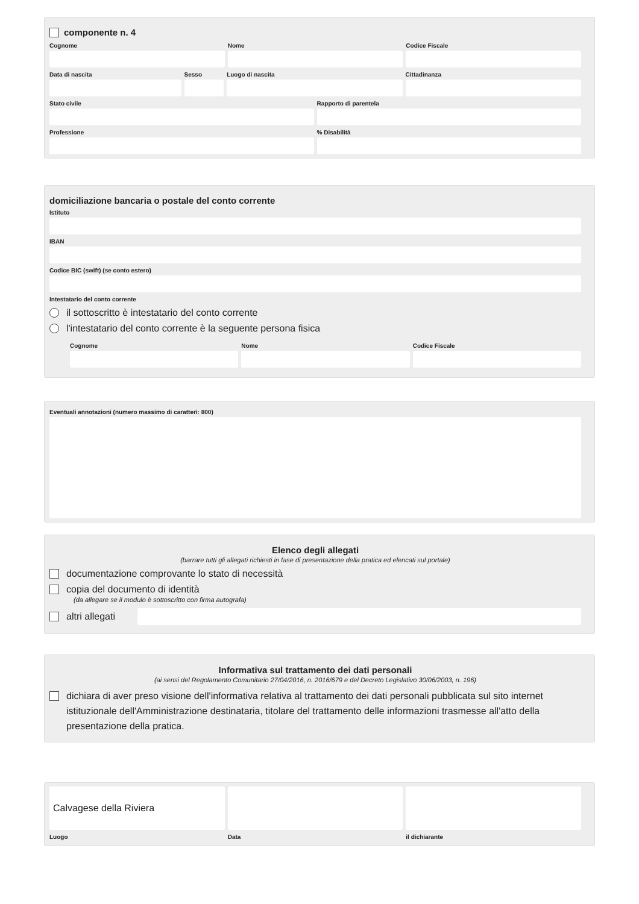componente n. 4
Cognome Nome Codice Fiscale
Data di nascita Sesso Luogo di nascita Cittadinanza
Stato civile Rapporto di parentela
Professione % Disabilità
domiciliazione bancaria o postale del conto corrente
Istituto
IBAN
Codice BIC (swift) (se conto estero)
Intestatario del conto corrente
il sottoscritto è intestatario del conto corrente
l'intestatario del conto corrente è la seguente persona fisica
Cognome Nome Codice Fiscale
Eventuali annotazioni (numero massimo di caratteri: 800)
Elenco degli allegati
(barrare tutti gli allegati richiesti in fase di presentazione della pratica ed elencati sul portale)
documentazione comprovante lo stato di necessità
copia del documento di identità
(da allegare se il modulo è sottoscritto con firma autografa)
altri allegati
Informativa sul trattamento dei dati personali
(ai sensi del Regolamento Comunitario 27/04/2016, n. 2016/679 e del Decreto Legislativo 30/06/2003, n. 196)
dichiara di aver preso visione dell'informativa relativa al trattamento dei dati personali pubblicata sul sito internet istituzionale dell'Amministrazione destinataria, titolare del trattamento delle informazioni trasmesse all'atto della presentazione della pratica.
Calvagese della Riviera
Luogo
Data il dichiarante